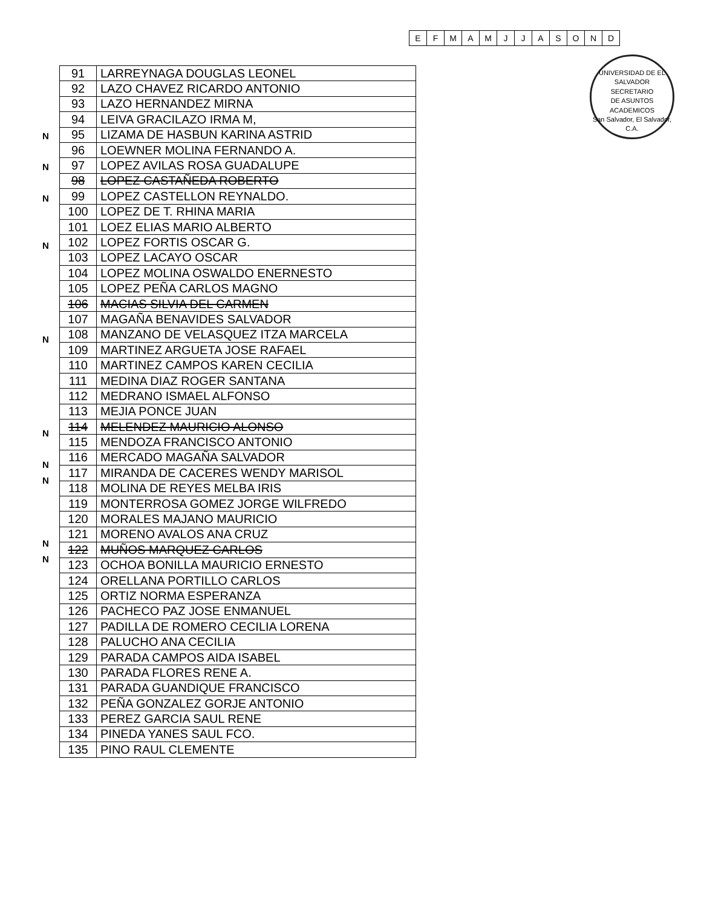| E | F | M | A | M | J | J | A | S | O | N | D |
UNIVERSIDAD DE EL SALVADOR
SECRETARIO
DE ASUNTOS
ACADEMICOS
San Salvador, El Salvador, C.A.
N
N
N
N
N
N
N
N
N
N
| 91 | LARREYNAGA DOUGLAS LEONEL |
| 92 | LAZO CHAVEZ RICARDO ANTONIO |
| 93 | LAZO HERNANDEZ MIRNA |
| 94 | LEIVA GRACILAZO IRMA M, |
| 95 | LIZAMA DE HASBUN KARINA ASTRID |
| 96 | LOEWNER MOLINA FERNANDO A. |
| 97 | LOPEZ AVILAS ROSA GUADALUPE |
| 98 | LOPEZ CASTAÑEDA ROBERTO |
| 99 | LOPEZ CASTELLON REYNALDO. |
| 100 | LOPEZ DE T. RHINA MARIA |
| 101 | LOEZ ELIAS MARIO ALBERTO |
| 102 | LOPEZ FORTIS OSCAR G. |
| 103 | LOPEZ LACAYO OSCAR |
| 104 | LOPEZ MOLINA OSWALDO ENERNESTO |
| 105 | LOPEZ PEÑA CARLOS MAGNO |
| 106 | MACIAS SILVIA DEL CARMEN |
| 107 | MAGAÑA BENAVIDES SALVADOR |
| 108 | MANZANO DE VELASQUEZ ITZA MARCELA |
| 109 | MARTINEZ ARGUETA JOSE RAFAEL |
| 110 | MARTINEZ CAMPOS KAREN CECILIA |
| 111 | MEDINA DIAZ ROGER SANTANA |
| 112 | MEDRANO ISMAEL ALFONSO |
| 113 | MEJIA PONCE JUAN |
| 114 | MELENDEZ MAURICIO ALONSO |
| 115 | MENDOZA FRANCISCO ANTONIO |
| 116 | MERCADO MAGAÑA SALVADOR |
| 117 | MIRANDA DE CACERES WENDY MARISOL |
| 118 | MOLINA DE REYES MELBA IRIS |
| 119 | MONTERROSA GOMEZ JORGE WILFREDO |
| 120 | MORALES MAJANO MAURICIO |
| 121 | MORENO AVALOS ANA CRUZ |
| 122 | MUÑOS MARQUEZ CARLOS |
| 123 | OCHOA BONILLA MAURICIO ERNESTO |
| 124 | ORELLANA PORTILLO CARLOS |
| 125 | ORTIZ NORMA ESPERANZA |
| 126 | PACHECO PAZ JOSE ENMANUEL |
| 127 | PADILLA DE ROMERO CECILIA LORENA |
| 128 | PALUCHO ANA CECILIA |
| 129 | PARADA CAMPOS AIDA ISABEL |
| 130 | PARADA FLORES RENE A. |
| 131 | PARADA GUANDIQUE FRANCISCO |
| 132 | PEÑA GONZALEZ GORJE ANTONIO |
| 133 | PEREZ GARCIA SAUL RENE |
| 134 | PINEDA YANES SAUL FCO. |
| 135 | PINO RAUL CLEMENTE |